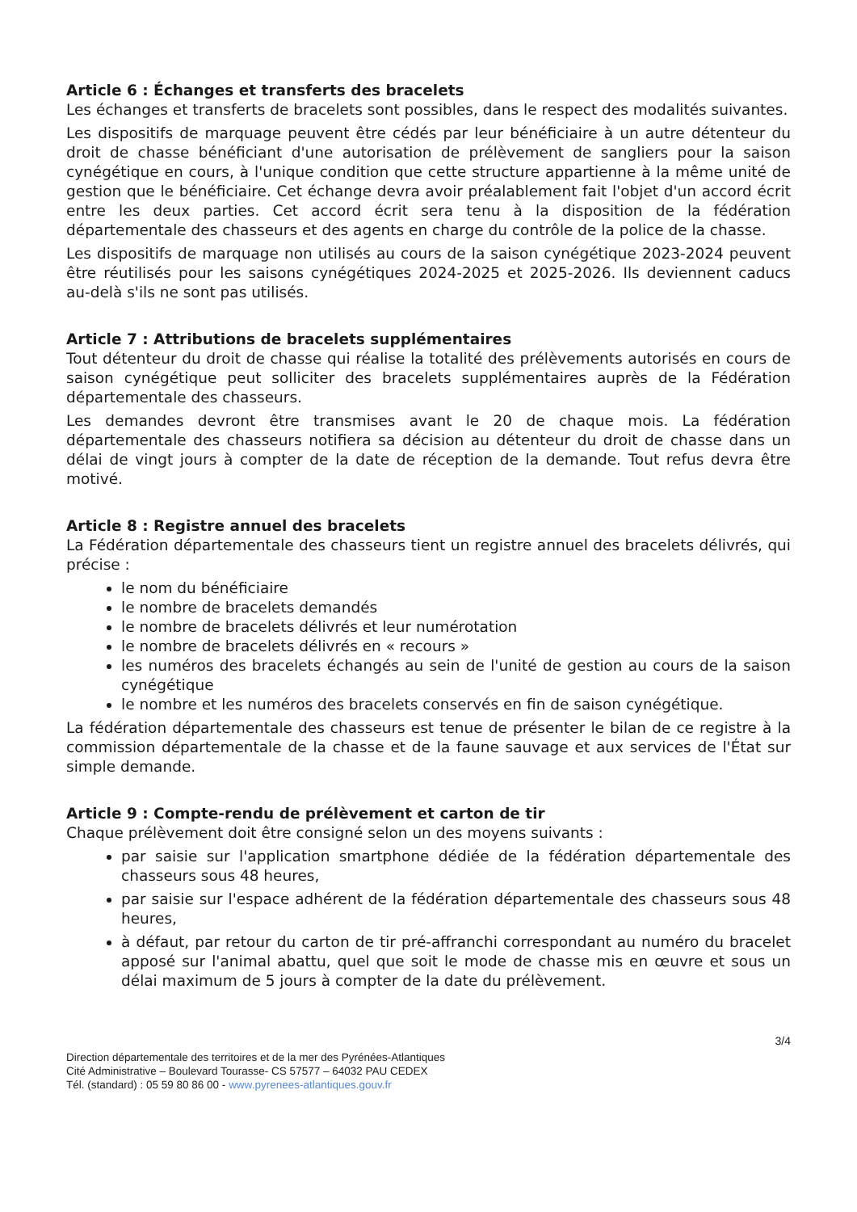Article 6 : Échanges et transferts des bracelets
Les échanges et transferts de bracelets sont possibles, dans le respect des modalités suivantes.
Les dispositifs de marquage peuvent être cédés par leur bénéficiaire à un autre détenteur du droit de chasse bénéficiant d'une autorisation de prélèvement de sangliers pour la saison cynégétique en cours, à l'unique condition que cette structure appartienne à la même unité de gestion que le bénéficiaire. Cet échange devra avoir préalablement fait l'objet d'un accord écrit entre les deux parties. Cet accord écrit sera tenu à la disposition de la fédération départementale des chasseurs et des agents en charge du contrôle de la police de la chasse.
Les dispositifs de marquage non utilisés au cours de la saison cynégétique 2023-2024 peuvent être réutilisés pour les saisons cynégétiques 2024-2025 et 2025-2026. Ils deviennent caducs au-delà s'ils ne sont pas utilisés.
Article 7 : Attributions de bracelets supplémentaires
Tout détenteur du droit de chasse qui réalise la totalité des prélèvements autorisés en cours de saison cynégétique peut solliciter des bracelets supplémentaires auprès de la Fédération départementale des chasseurs.
Les demandes devront être transmises avant le 20 de chaque mois. La fédération départementale des chasseurs notifiera sa décision au détenteur du droit de chasse dans un délai de vingt jours à compter de la date de réception de la demande. Tout refus devra être motivé.
Article 8 : Registre annuel des bracelets
La Fédération départementale des chasseurs tient un registre annuel des bracelets délivrés, qui précise :
le nom du bénéficiaire
le nombre de bracelets demandés
le nombre de bracelets délivrés et leur numérotation
le nombre de bracelets délivrés en « recours »
les numéros des bracelets échangés au sein de l'unité de gestion au cours de la saison cynégétique
le nombre et les numéros des bracelets conservés en fin de saison cynégétique.
La fédération départementale des chasseurs est tenue de présenter le bilan de ce registre à la commission départementale de la chasse et de la faune sauvage et aux services de l'État sur simple demande.
Article 9 : Compte-rendu de prélèvement et carton de tir
Chaque prélèvement doit être consigné selon un des moyens suivants :
par saisie sur l'application smartphone dédiée de la fédération départementale des chasseurs sous 48 heures,
par saisie sur l'espace adhérent de la fédération départementale des chasseurs sous 48 heures,
à défaut, par retour du carton de tir pré-affranchi correspondant au numéro du bracelet apposé sur l'animal abattu, quel que soit le mode de chasse mis en œuvre et sous un délai maximum de 5 jours à compter de la date du prélèvement.
3/4
Direction départementale des territoires et de la mer des Pyrénées-Atlantiques
Cité Administrative – Boulevard Tourasse- CS 57577 – 64032 PAU CEDEX
Tél. (standard) : 05 59 80 86 00 - www.pyrenees-atlantiques.gouv.fr